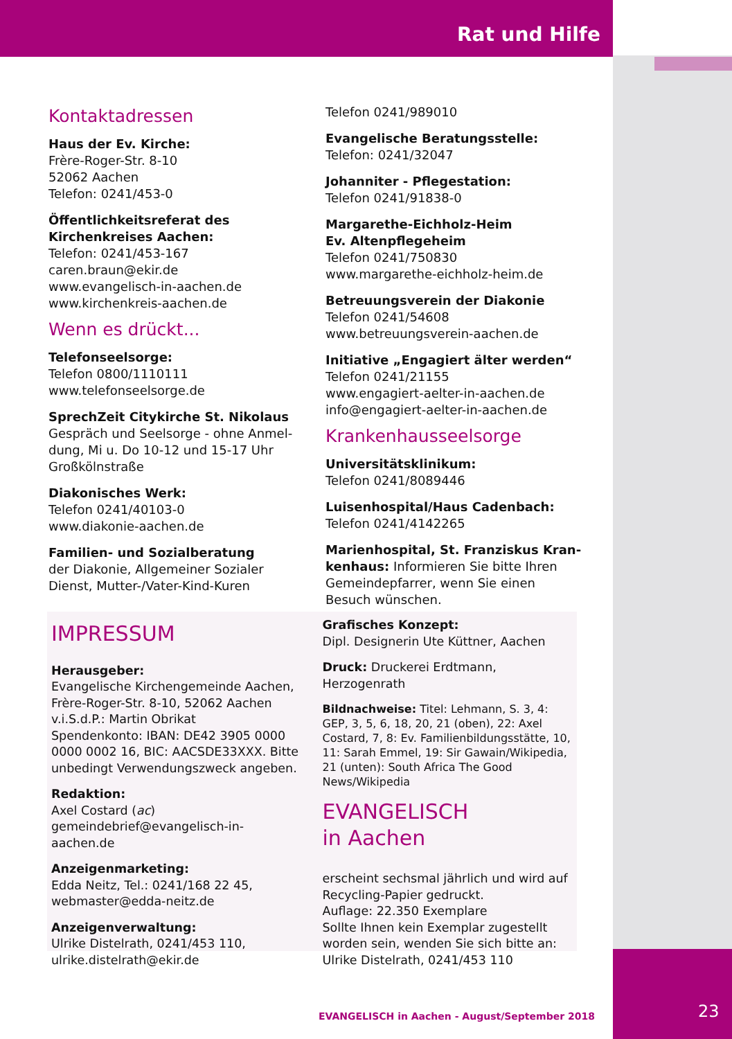Rat und Hilfe
Kontaktadressen
Haus der Ev. Kirche:
Frère-Roger-Str. 8-10
52062 Aachen
Telefon: 0241/453-0
Öffentlichkeitsreferat des Kirchenkreises Aachen:
Telefon: 0241/453-167
caren.braun@ekir.de
www.evangelisch-in-aachen.de
www.kirchenkreis-aachen.de
Wenn es drückt...
Telefonseelsorge:
Telefon 0800/1110111
www.telefonseelsorge.de
SprechZeit Citykirche St. Nikolaus
Gespräch und Seelsorge - ohne Anmel­dung, Mi u. Do 10-12 und 15-17 Uhr
Großkölnstraße
Diakonisches Werk:
Telefon 0241/40103-0
www.diakonie-aachen.de
Familien- und Sozialberatung
der Diakonie, Allgemeiner Sozialer Dienst, Mutter-/Vater-Kind-Kuren
Telefon 0241/989010
Evangelische Beratungsstelle:
Telefon: 0241/32047
Johanniter - Pflegestation:
Telefon 0241/91838-0
Margarethe-Eichholz-Heim
Ev. Altenpflegeheim
Telefon 0241/750830
www.margarethe-eichholz-heim.de
Betreuungsverein der Diakonie
Telefon 0241/54608
www.betreuungsverein-aachen.de
Initiative „Engagiert älter werden“
Telefon 0241/21155
www.engagiert-aelter-in-aachen.de
info@engagiert-aelter-in-aachen.de
Krankenhausseelsorge
Universitätsklinikum:
Telefon 0241/8089446
Luisenhospital/Haus Cadenbach:
Telefon 0241/4142265
Marienhospital, St. Franziskus Kran­kenhaus: Informieren Sie bitte Ihren Gemeindepfarrer, wenn Sie einen Besuch wünschen.
IMPRESSUM
Herausgeber:
Evangelische Kirchengemeinde Aachen, Frère-Roger-Str. 8-10, 52062 Aachen
v.i.S.d.P.: Martin Obrikat
Spendenkonto: IBAN: DE42 3905 0000 0000 0002 16, BIC: AACSDE33XXX. Bitte unbedingt Verwendungszweck angeben.
Redaktion:
Axel Costard (ac)
gemeindebrief@evangelisch-in-aachen.de
Anzeigenmarketing:
Edda Neitz, Tel.: 0241/168 22 45, webmaster@edda-neitz.de
Anzeigenverwaltung:
Ulrike Distelrath, 0241/453 110, ulrike.distelrath@ekir.de
Grafisches Konzept:
Dipl. Designerin Ute Küttner, Aachen
Druck: Druckerei Erdtmann, Herzogenrath
Bildnachweise: Titel: Lehmann, S. 3, 4: GEP, 3, 5, 6, 18, 20, 21 (oben), 22: Axel Costard, 7, 8: Ev. Familienbildungsstätte, 10, 11: Sarah Emmel, 19: Sir Gawain/Wikipedia, 21 (unten): South Africa The Good News/Wikipedia
EVANGELISCH
in Aachen
erscheint sechsmal jährlich und wird auf Recycling-Papier gedruckt.
Auflage: 22.350 Exemplare
Sollte Ihnen kein Exemplar zugestellt worden sein, wenden Sie sich bitte an: Ulrike Distelrath, 0241/453 110
EVANGELISCH in Aachen - August/September 2018
23